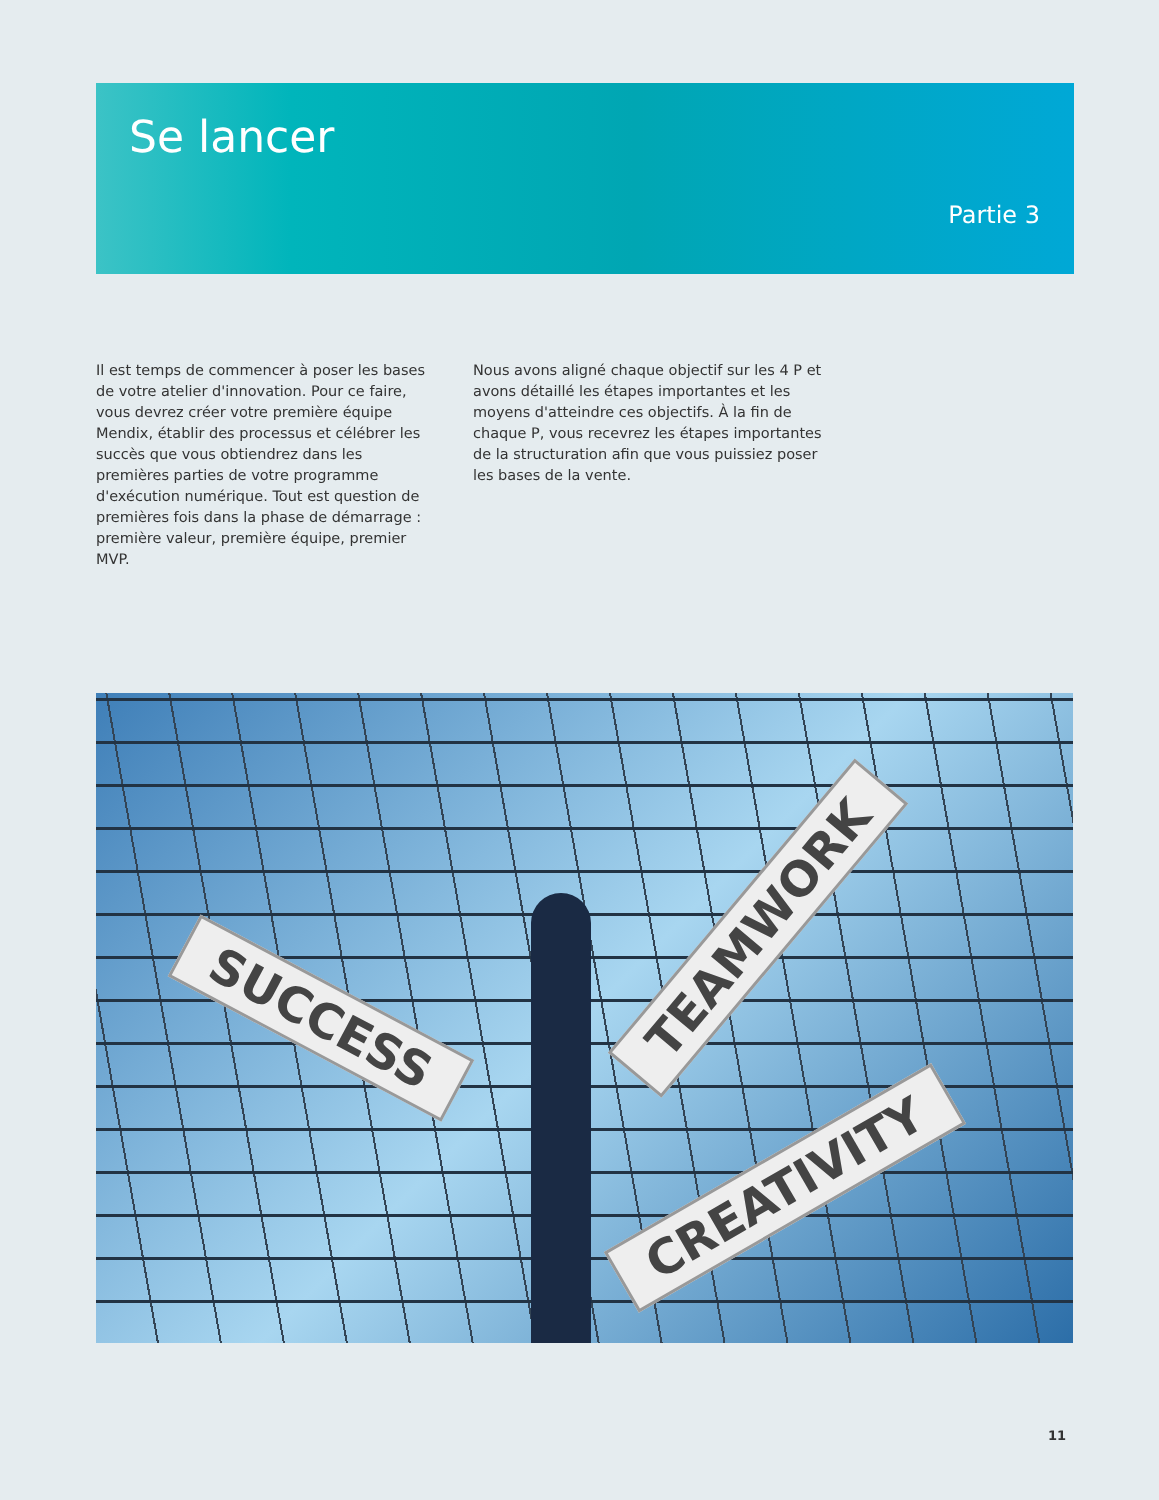Se lancer
Partie 3
Il est temps de commencer à poser les bases de votre atelier d'innovation. Pour ce faire, vous devrez créer votre première équipe Mendix, établir des processus et célébrer les succès que vous obtiendrez dans les premières parties de votre programme d'exécution numérique. Tout est question de premières fois dans la phase de démarrage : première valeur, première équipe, premier MVP.
Nous avons aligné chaque objectif sur les 4 P et avons détaillé les étapes importantes et les moyens d'atteindre ces objectifs. À la fin de chaque P, vous recevrez les étapes importantes de la structuration afin que vous puissiez poser les bases de la vente.
SUCCESS
TEAMWORK
CREATIVITY
11